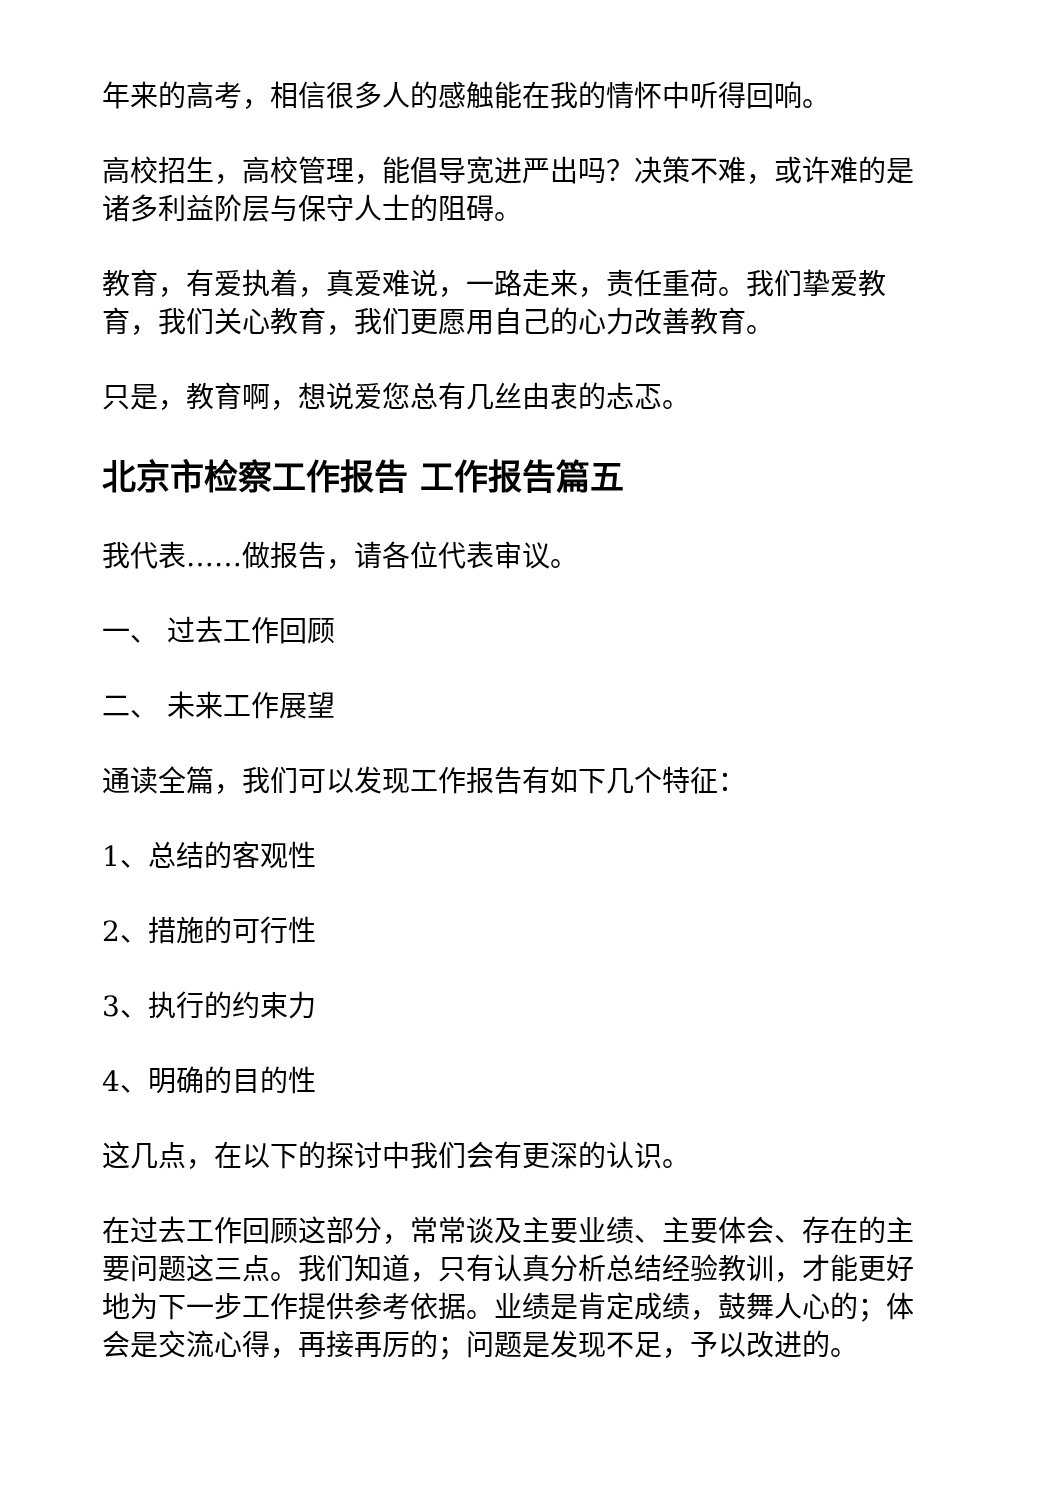年来的高考，相信很多人的感触能在我的情怀中听得回响。
高校招生，高校管理，能倡导宽进严出吗？决策不难，或许难的是诸多利益阶层与保守人士的阻碍。
教育，有爱执着，真爱难说，一路走来，责任重荷。我们挚爱教育，我们关心教育，我们更愿用自己的心力改善教育。
只是，教育啊，想说爱您总有几丝由衷的忐忑。
北京市检察工作报告 工作报告篇五
我代表……做报告，请各位代表审议。
一、 过去工作回顾
二、 未来工作展望
通读全篇，我们可以发现工作报告有如下几个特征：
1、总结的客观性
2、措施的可行性
3、执行的约束力
4、明确的目的性
这几点，在以下的探讨中我们会有更深的认识。
在过去工作回顾这部分，常常谈及主要业绩、主要体会、存在的主要问题这三点。我们知道，只有认真分析总结经验教训，才能更好地为下一步工作提供参考依据。业绩是肯定成绩，鼓舞人心的；体会是交流心得，再接再厉的；问题是发现不足，予以改进的。